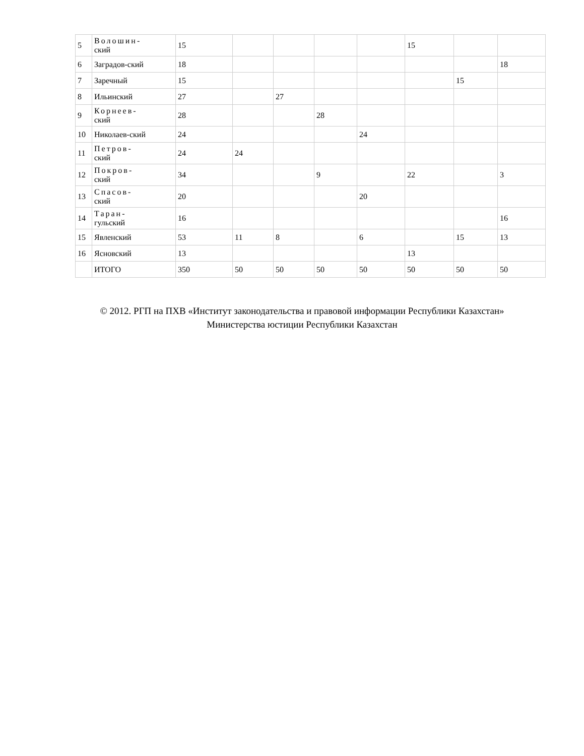| 5 | Волошин- ский | 15 | | | | | 15 | | |
| 6 | Заградов-ский | 18 | | | | | | | 18 |
| 7 | Заречный | 15 | | | | | | 15 | |
| 8 | Ильинский | 27 | | 27 | | | | | |
| 9 | Корнеев- ский | 28 | | | 28 | | | | |
| 10 | Николаев-ский | 24 | | | | 24 | | | |
| 11 | Петров- ский | 24 | 24 | | | | | | |
| 12 | Покров- ский | 34 | | | 9 | | 22 | | 3 |
| 13 | Спасов- ский | 20 | | | | 20 | | | |
| 14 | Таран- гульский | 16 | | | | | | | 16 |
| 15 | Явленский | 53 | 11 | 8 | | 6 | | 15 | 13 |
| 16 | Ясновский | 13 | | | | | 13 | | |
| | ИТОГО | 350 | 50 | 50 | 50 | 50 | 50 | 50 | 50 |
© 2012. РГП на ПХВ «Институт законодательства и правовой информации Республики Казахстан»
Министерства юстиции Республики Казахстан